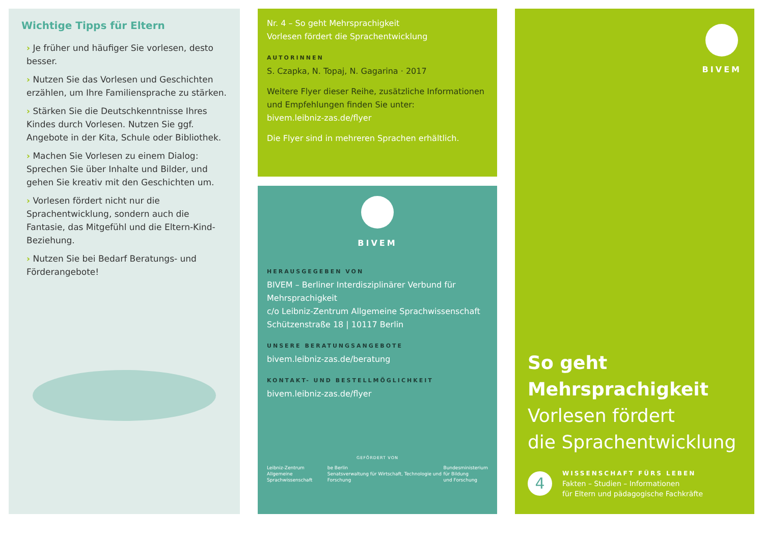Wichtige Tipps für Eltern
› Je früher und häufiger Sie vorlesen, desto besser.
› Nutzen Sie das Vorlesen und Geschichten erzählen, um Ihre Familiensprache zu stärken.
› Stärken Sie die Deutschkenntnisse Ihres Kindes durch Vorlesen. Nutzen Sie ggf. Angebote in der Kita, Schule oder Bibliothek.
› Machen Sie Vorlesen zu einem Dialog: Sprechen Sie über Inhalte und Bilder, und gehen Sie kreativ mit den Geschichten um.
› Vorlesen fördert nicht nur die Sprachentwicklung, sondern auch die Fantasie, das Mitgefühl und die Eltern-Kind-Beziehung.
› Nutzen Sie bei Bedarf Beratungs- und Förderangebote!
Nr. 4 – So geht Mehrsprachigkeit
Vorlesen fördert die Sprachentwicklung
AUTORINNEN
S. Czapka, N. Topaj, N. Gagarina · 2017
Weitere Flyer dieser Reihe, zusätzliche Informationen und Empfehlungen finden Sie unter:
bivem.leibniz-zas.de/flyer
Die Flyer sind in mehreren Sprachen erhältlich.
BIVEM
HERAUSGEGEBEN VON
BIVEM – Berliner Interdisziplinärer Verbund für Mehrsprachigkeit
c/o Leibniz-Zentrum Allgemeine Sprachwissenschaft
Schützenstraße 18 | 10117 Berlin
UNSERE BERATUNGSANGEBOTE
bivem.leibniz-zas.de/beratung
KONTAKT- UND BESTELLMÖGLICHKEIT
bivem.leibniz-zas.de/flyer
GEFÖRDERT VON
Leibniz-Zentrum
Allgemeine Sprachwissenschaft be Berlin
Senatsverwaltung für Wirtschaft, Technologie und Forschung Bundesministerium
für Bildung
und Forschung
BIVEM
So geht Mehrsprachigkeit
Vorlesen fördert
die Sprachentwicklung
4
WISSENSCHAFT FÜRS LEBEN
Fakten – Studien – Informationen
für Eltern und pädagogische Fachkräfte